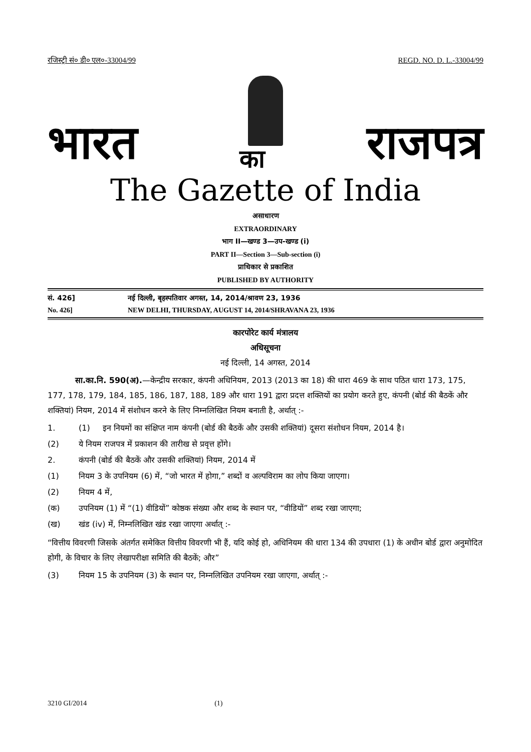रजिस्ट्री सं० डी० एल०-33004/99 REGD. NO. D. L.-33004/99
भारत का राजपत्र
The Gazette of India
असाधारण
EXTRAORDINARY
भाग II—खण्ड 3—उप-खण्ड (i)
PART II—Section 3—Sub-section (i)
प्राधिकार से प्रकाशित
PUBLISHED BY AUTHORITY
सं. 426] नई दिल्ली, बृहस्पतिवार अगस्त, 14, 2014/श्रावण 23, 1936
No. 426] NEW DELHI, THURSDAY, AUGUST 14, 2014/SHRAVANA 23, 1936
कारपोरेट कार्य मंत्रालय
अधिसूचना
नई दिल्ली, 14 अगस्त, 2014
सा.का.नि. 590(अ).—केन्द्रीय सरकार, कंपनी अधिनियम, 2013 (2013 का 18) की धारा 469 के साथ पठित धारा 173, 175, 177, 178, 179, 184, 185, 186, 187, 188, 189 और धारा 191 द्वारा प्रदत्त शक्तियों का प्रयोग करते हुए, कंपनी (बोर्ड की बैठकें और शक्तियां) नियम, 2014 में संशोधन करने के लिए निम्नलिखित नियम बनाती है, अर्थात् :-
1. (1) इन नियमों का संक्षिप्त नाम कंपनी (बोर्ड की बैठकें और उसकी शक्तियां) दूसरा संशोधन नियम, 2014 है।
(2) ये नियम राजपत्र में प्रकाशन की तारीख से प्रवृत्त होंगे।
2. कंपनी (बोर्ड की बैठकें और उसकी शक्तियां) नियम, 2014 में
(1) नियम 3 के उपनियम (6) में, “जो भारत में होगा,” शब्दों व अल्पविराम का लोप किया जाएगा।
(2) नियम 4 में,
(क) उपनियम (1) में “(1) वीडियों” कोष्ठक संख्या और शब्द के स्थान पर, “वीडियों” शब्द रखा जाएगा;
(ख) खंड (iv) में, निम्नलिखित खंड रखा जाएगा अर्थात् :-
“वित्तीय विवरणी जिसके अंतर्गत समेकित वित्तीय विवरणी भी हैं, यदि कोई हो, अधिनियम की धारा 134 की उपधारा (1) के अधीन बोर्ड द्वारा अनुमोदित होगी, के विचार के लिए लेखापरीक्षा समिति की बैठकें; और”
(3) नियम 15 के उपनियम (3) के स्थान पर, निम्नलिखित उपनियम रखा जाएगा, अर्थात् :-
3210 GI/2014 (1)